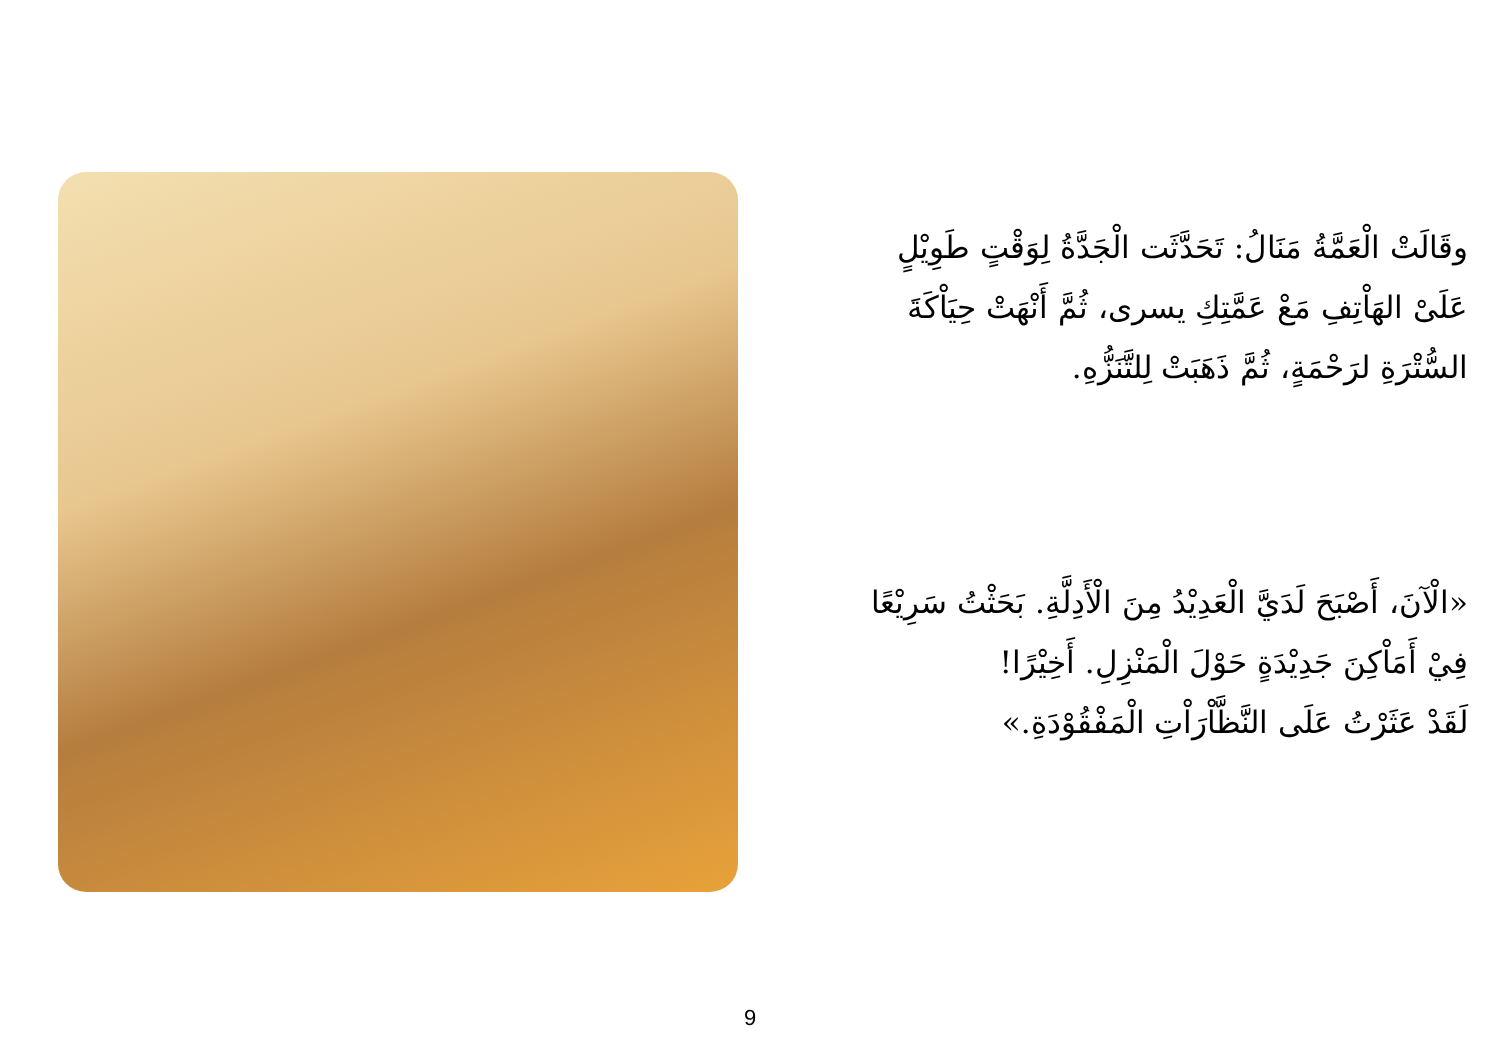وقَالَتْ الْعَمَّةُ مَنَالُ: تَحَدَّثَت الْجَدَّةُ لِوَقْتٍ طَوِيْلٍ
عَلَىْ الهَاْتِفِ مَعْ عَمَّتِكِ يسرى، ثُمَّ أَنْهَتْ حِيَاْكَةَ
السُّتْرَةِ لرَحْمَةٍ، ثُمَّ ذَهَبَتْ لِلتَّنَزُّهِ.
«الْآنَ، أَصْبَحَ لَدَيَّ الْعَدِيْدُ مِنَ الْأَدِلَّةِ. بَحَثْتُ سَرِيْعًا
فِيْ أَمَاْكِنَ جَدِيْدَةٍ حَوْلَ الْمَنْزِلِ. أَخِيْرًا!
لَقَدْ عَثَرْتُ عَلَى النَّظَّاْرَاْتِ الْمَفْقُوْدَةِ.»
9